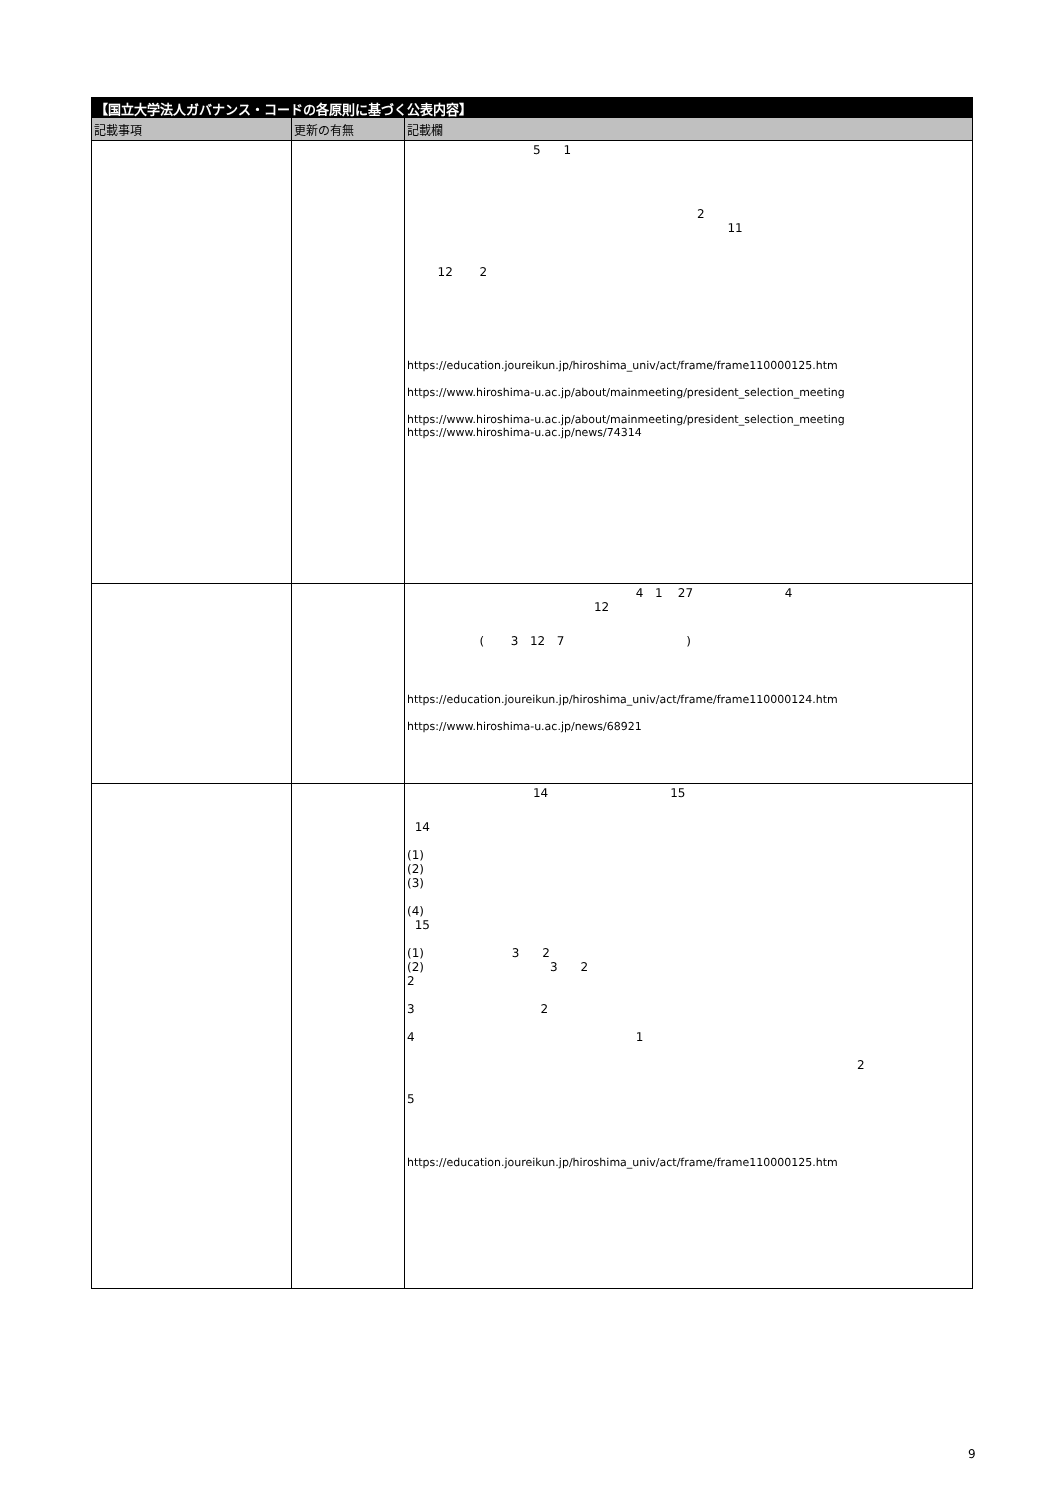【国立大学法人ガバナンス・コードの各原則に基づく公表内容】
| 記載事項 | 更新の有無 | 記載欄 |
| --- | --- | --- |
| | | 5 1 2 11 12 2 https://education.joureikun.jp/hiroshima_univ/act/frame/frame110000125.htm https://www.hiroshima-u.ac.jp/about/mainmeeting/president_selection_meeting https://www.hiroshima-u.ac.jp/about/mainmeeting/president_selection_meeting https://www.hiroshima-u.ac.jp/news/74314 |
| | | 4 1 27 4 12 ( 3 12 7 ) https://education.joureikun.jp/hiroshima_univ/act/frame/frame110000124.htm https://www.hiroshima-u.ac.jp/news/68921 |
| | | 14 15 14 (1) (2) (3) (4) 15 (1) 3 2 (2) 3 2 2 3 2 4 1 2 5 https://education.joureikun.jp/hiroshima_univ/act/frame/frame110000125.htm |
9